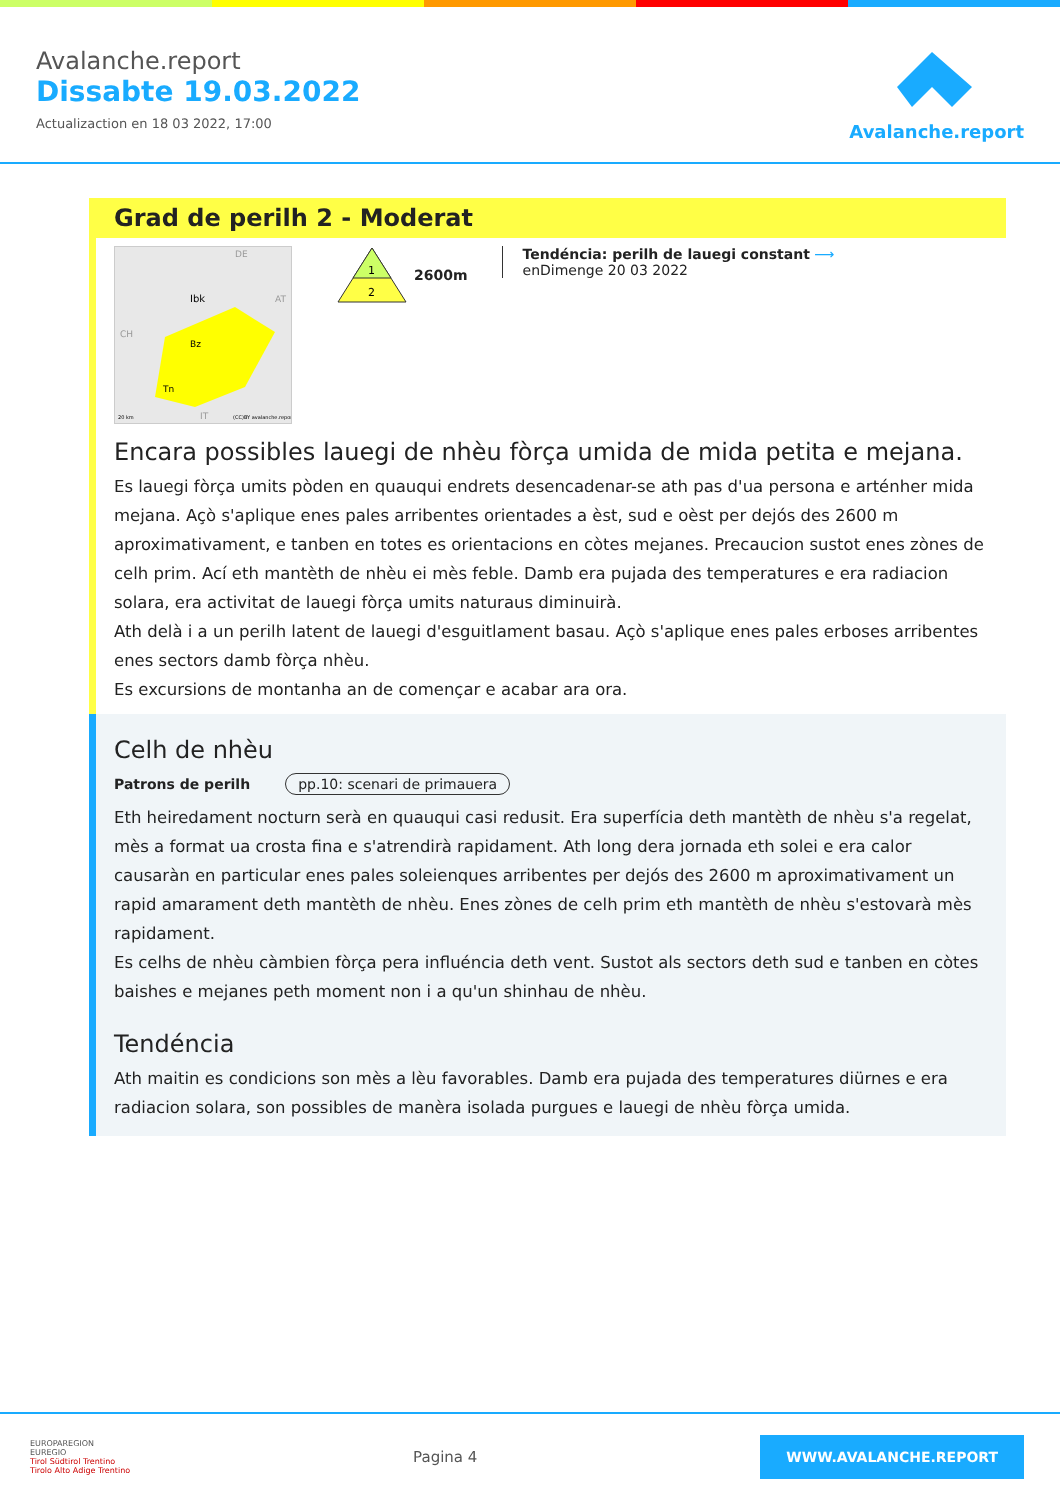Avalanche.report
Dissabte 19.03.2022
Actualizaction en 18 03 2022, 17:00
Avalanche.report
Grad de perilh 2 - Moderat
DE
Ibk
Bz
Tn
AT
CH
IT
20 km
(CC)BY avalanche.report
1
2
2600m
Tendéncia: perilh de lauegi constant ⟶
enDimenge 20 03 2022
Encara possibles lauegi de nhèu fòrça umida de mida petita e mejana.
Es lauegi fòrça umits pòden en quauqui endrets desencadenar-se ath pas d'ua persona e arténher mida mejana. Açò s'aplique enes pales arribentes orientades a èst, sud e oèst per dejós des 2600 m aproximativament, e tanben en totes es orientacions en còtes mejanes. Precaucion sustot enes zònes de celh prim. Ací eth mantèth de nhèu ei mès feble. Damb era pujada des temperatures e era radiacion solara, era activitat de lauegi fòrça umits naturaus diminuirà.
Ath delà i a un perilh latent de lauegi d'esguitlament basau. Açò s'aplique enes pales erboses arribentes enes sectors damb fòrça nhèu.
Es excursions de montanha an de començar e acabar ara ora.
Celh de nhèu
Patrons de perilh pp.10: scenari de primauera
Eth heiredament nocturn serà en quauqui casi redusit. Era superfícia deth mantèth de nhèu s'a regelat, mès a format ua crosta fina e s'atrendirà rapidament. Ath long dera jornada eth solei e era calor causaràn en particular enes pales soleienques arribentes per dejós des 2600 m aproximativament un rapid amarament deth mantèth de nhèu. Enes zònes de celh prim eth mantèth de nhèu s'estovarà mès rapidament.
Es celhs de nhèu càmbien fòrça pera influéncia deth vent. Sustot als sectors deth sud e tanben en còtes baishes e mejanes peth moment non i a qu'un shinhau de nhèu.
Tendéncia
Ath maitin es condicions son mès a lèu favorables. Damb era pujada des temperatures diürnes e era radiacion solara, son possibles de manèra isolada purgues e lauegi de nhèu fòrça umida.
EUROPAREGION
EUREGIO
Tirol Südtirol Trentino
Tirolo Alto Adige Trentino
Pagina 4
WWW.AVALANCHE.REPORT